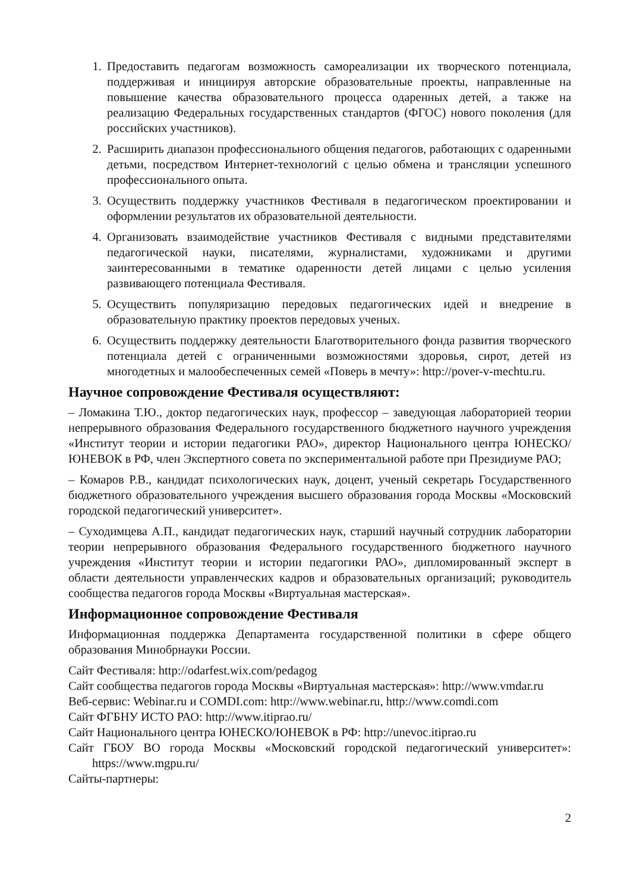1. Предоставить педагогам возможность самореализации их творческого потенциала, поддерживая и инициируя авторские образовательные проекты, направленные на повышение качества образовательного процесса одаренных детей, а также на реализацию Федеральных государственных стандартов (ФГОС) нового поколения (для российских участников).
2. Расширить диапазон профессионального общения педагогов, работающих с одаренными детьми, посредством Интернет-технологий с целью обмена и трансляции успешного профессионального опыта.
3. Осуществить поддержку участников Фестиваля в педагогическом проектировании и оформлении результатов их образовательной деятельности.
4. Организовать взаимодействие участников Фестиваля с видными представителями педагогической науки, писателями, журналистами, художниками и другими заинтересованными в тематике одаренности детей лицами с целью усиления развивающего потенциала Фестиваля.
5. Осуществить популяризацию передовых педагогических идей и внедрение в образовательную практику проектов передовых ученых.
6. Осуществить поддержку деятельности Благотворительного фонда развития творческого потенциала детей с ограниченными возможностями здоровья, сирот, детей из многодетных и малообеспеченных семей «Поверь в мечту»: http://pover-v-mechtu.ru.
Научное сопровождение Фестиваля осуществляют:
– Ломакина Т.Ю., доктор педагогических наук, профессор – заведующая лабораторией теории непрерывного образования Федерального государственного бюджетного научного учреждения «Институт теории и истории педагогики РАО», директор Национального центра ЮНЕСКО/ЮНЕВОК в РФ, член Экспертного совета по экспериментальной работе при Президиуме РАО;
– Комаров Р.В., кандидат психологических наук, доцент, ученый секретарь Государственного бюджетного образовательного учреждения высшего образования города Москвы «Московский городской педагогический университет».
– Суходимцева А.П., кандидат педагогических наук, старший научный сотрудник лаборатории теории непрерывного образования Федерального государственного бюджетного научного учреждения «Институт теории и истории педагогики РАО», дипломированный эксперт в области деятельности управленческих кадров и образовательных организаций; руководитель сообщества педагогов города Москвы «Виртуальная мастерская».
Информационное сопровождение Фестиваля
Информационная поддержка Департамента государственной политики в сфере общего образования Минобрнауки России.
Сайт Фестиваля: http://odarfest.wix.com/pedagog
Сайт сообщества педагогов города Москвы «Виртуальная мастерская»: http://www.vmdar.ru
Веб-сервис: Webinar.ru и COMDI.com: http://www.webinar.ru, http://www.comdi.com
Сайт ФГБНУ ИСТО РАО: http://www.itiprao.ru/
Сайт Национального центра ЮНЕСКО/ЮНЕВОК в РФ: http://unevoc.itiprao.ru
Сайт ГБОУ ВО города Москвы «Московский городской педагогический университет»: https://www.mgpu.ru/
Сайты-партнеры:
2